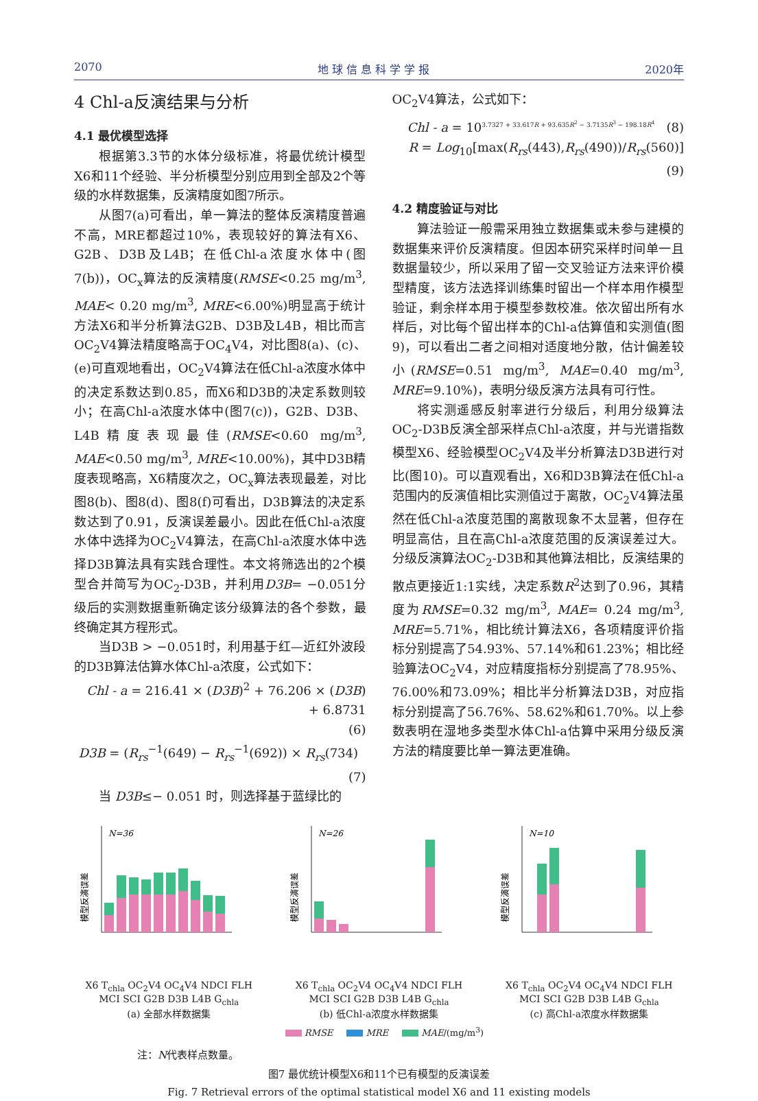2070 地 球 信 息 科 学 学 报 2020年
4 Chl-a反演结果与分析
4.1 最优模型选择
根据第3.3节的水体分级标准，将最优统计模型X6和11个经验、半分析模型分别应用到全部及2个等级的水样数据集，反演精度如图7所示。
从图7(a)可看出，单一算法的整体反演精度普遍不高，MRE都超过10%，表现较好的算法有X6、G2B、D3B及L4B；在低Chl-a浓度水体中(图7(b))，OC<sub>x</sub>算法的反演精度(RMSE<0.25 mg/m<sup>3</sup>, MAE< 0.20 mg/m<sup>3</sup>, MRE<6.00%)明显高于统计方法X6和半分析算法G2B、D3B及L4B，相比而言OC<sub>2</sub>V4算法精度略高于OC<sub>4</sub>V4，对比图8(a)、(c)、(e)可直观地看出，OC<sub>2</sub>V4算法在低Chl-a浓度水体中的决定系数达到0.85，而X6和D3B的决定系数则较小；在高Chl-a浓度水体中(图7(c))，G2B、D3B、L4B精度表现最佳(RMSE<0.60 mg/m<sup>3</sup>, MAE<0.50 mg/m<sup>3</sup>, MRE<10.00%)，其中D3B精度表现略高，X6精度次之，OC<sub>x</sub>算法表现最差，对比图8(b)、图8(d)、图8(f)可看出，D3B算法的决定系数达到了0.91，反演误差最小。因此在低Chl-a浓度水体中选择为OC<sub>2</sub>V4算法，在高Chl-a浓度水体中选择D3B算法具有实践合理性。本文将筛选出的2个模型合并简写为OC<sub>2</sub>-D3B，并利用D3B= −0.051分级后的实测数据重新确定该分级算法的各个参数，最终确定其方程形式。
当D3B > −0.051时，利用基于红—近红外波段的D3B算法估算水体Chl-a浓度，公式如下：
Chl - a = 216.41 × (D3B)<sup>2</sup> + 76.206 × (D3B) + 6.8731
(6)
D3B = (R<sub>rs</sub><sup>−1</sup>(649) − R<sub>rs</sub><sup>−1</sup>(692)) × R<sub>rs</sub>(734) (7)
当 D3B≤− 0.051 时，则选择基于蓝绿比的
OC<sub>2</sub>V4算法，公式如下：
Chl - a = 10<sup>3.7327 + 33.617R + 93.635R<sup>2</sup> − 3.7135R<sup>3</sup> − 198.18R<sup>4</sup></sup> (8)
R = Log<sub>10</sub>[max(R<sub>rs</sub>(443),R<sub>rs</sub>(490))/R<sub>rs</sub>(560)] (9)
4.2 精度验证与对比
算法验证一般需采用独立数据集或未参与建模的数据集来评价反演精度。但因本研究采样时间单一且数据量较少，所以采用了留一交叉验证方法来评价模型精度，该方法选择训练集时留出一个样本用作模型验证，剩余样本用于模型参数校准。依次留出所有水样后，对比每个留出样本的Chl-a估算值和实测值(图9)，可以看出二者之间相对适度地分散，估计偏差较小(RMSE=0.51 mg/m<sup>3</sup>, MAE=0.40 mg/m<sup>3</sup>, MRE=9.10%)，表明分级反演方法具有可行性。
将实测遥感反射率进行分级后，利用分级算法OC<sub>2</sub>-D3B反演全部采样点Chl-a浓度，并与光谱指数模型X6、经验模型OC<sub>2</sub>V4及半分析算法D3B进行对比(图10)。可以直观看出，X6和D3B算法在低Chl-a范围内的反演值相比实测值过于离散，OC<sub>2</sub>V4算法虽然在低Chl-a浓度范围的离散现象不太显著，但存在明显高估，且在高Chl-a浓度范围的反演误差过大。分级反演算法OC<sub>2</sub>-D3B和其他算法相比，反演结果的散点更接近1:1实线，决定系数R<sup>2</sup>达到了0.96，其精度为RMSE=0.32 mg/m<sup>3</sup>, MAE= 0.24 mg/m<sup>3</sup>, MRE=5.71%，相比统计算法X6，各项精度评价指标分别提高了54.93%、57.14%和61.23%；相比经验算法OC<sub>2</sub>V4，对应精度指标分别提高了78.95%、76.00%和73.09%；相比半分析算法D3B，对应指标分别提高了56.76%、58.62%和61.70%。以上参数表明在湿地多类型水体Chl-a估算中采用分级反演方法的精度要比单一算法更准确。
模型反演误差
N=36
X6 T<sub>chla</sub> OC<sub>2</sub>V4 OC<sub>4</sub>V4 NDCI FLH MCI SCI G2B D3B L4B G<sub>chla</sub>
(a) 全部水样数据集
模型反演误差
N=26
X6 T<sub>chla</sub> OC<sub>2</sub>V4 OC<sub>4</sub>V4 NDCI FLH MCI SCI G2B D3B L4B G<sub>chla</sub>
(b) 低Chl-a浓度水样数据集
模型反演误差
N=10
X6 T<sub>chla</sub> OC<sub>2</sub>V4 OC<sub>4</sub>V4 NDCI FLH MCI SCI G2B D3B L4B G<sub>chla</sub>
(c) 高Chl-a浓度水样数据集
RMSE MRE MAE/(mg/m<sup>3</sup>)
注：N代表样点数量。
图7 最优统计模型X6和11个已有模型的反演误差
Fig. 7 Retrieval errors of the optimal statistical model X6 and 11 existing models